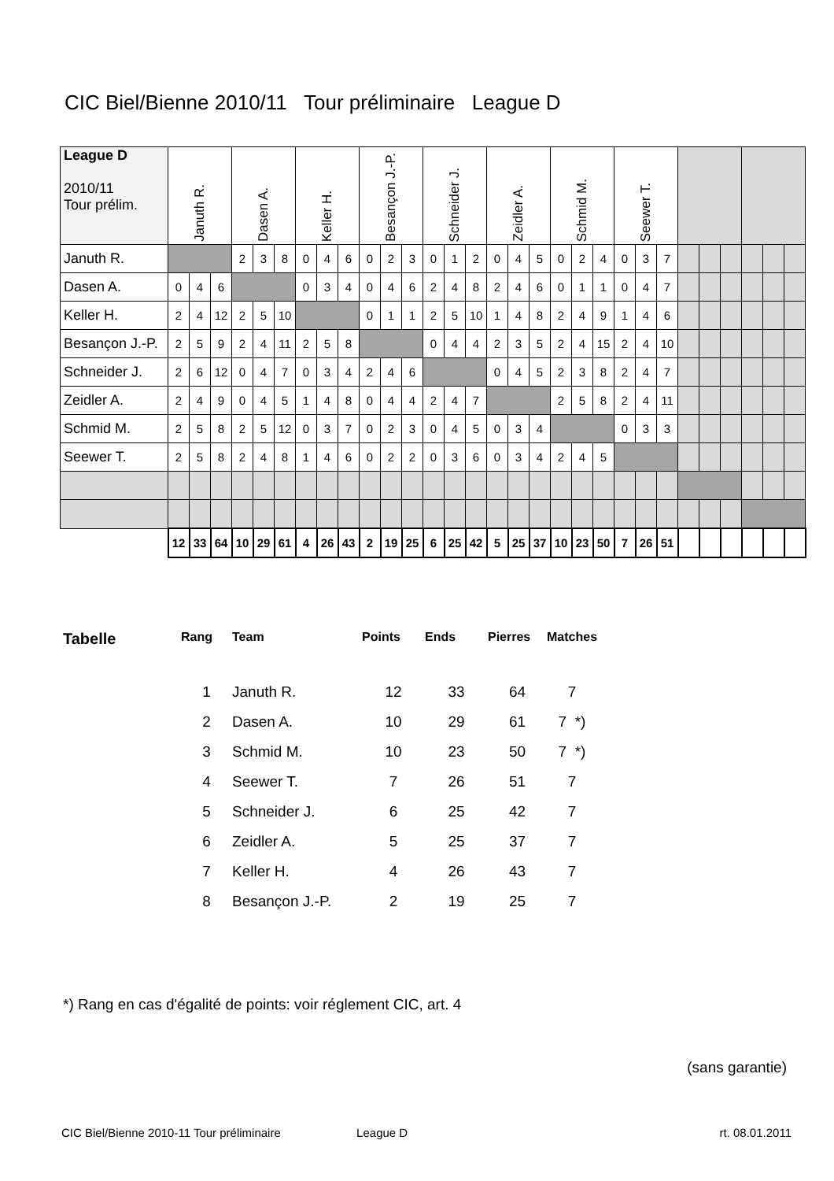CIC Biel/Bienne 2010/11 Tour préliminaire League D
| League D 2010/11 Tour prélim. | Januth R. | | | Dasen A. | | | Keller H. | | | Besançon J.-P. | | | Schneider J. | | | Zeidler A. | | | Schmid M. | | | Seewer T. | | | | | | | | |
| Januth R. | | | | 2 | 3 | 8 | 0 | 4 | 6 | 0 | 2 | 3 | 0 | 1 | 2 | 0 | 4 | 5 | 0 | 2 | 4 | 0 | 3 | 7 | | | | | | |
| Dasen A. | 0 | 4 | 6 | | | | 0 | 3 | 4 | 0 | 4 | 6 | 2 | 4 | 8 | 2 | 4 | 6 | 0 | 1 | 1 | 0 | 4 | 7 | | | | | | |
| Keller H. | 2 | 4 | 12 | 2 | 5 | 10 | | | | 0 | 1 | 1 | 2 | 5 | 10 | 1 | 4 | 8 | 2 | 4 | 9 | 1 | 4 | 6 | | | | | | |
| Besançon J.-P. | 2 | 5 | 9 | 2 | 4 | 11 | 2 | 5 | 8 | | | | 0 | 4 | 4 | 2 | 3 | 5 | 2 | 4 | 15 | 2 | 4 | 10 | | | | | | |
| Schneider J. | 2 | 6 | 12 | 0 | 4 | 7 | 0 | 3 | 4 | 2 | 4 | 6 | | | | 0 | 4 | 5 | 2 | 3 | 8 | 2 | 4 | 7 | | | | | | |
| Zeidler A. | 2 | 4 | 9 | 0 | 4 | 5 | 1 | 4 | 8 | 0 | 4 | 4 | 2 | 4 | 7 | | | | 2 | 5 | 8 | 2 | 4 | 11 | | | | | | |
| Schmid M. | 2 | 5 | 8 | 2 | 5 | 12 | 0 | 3 | 7 | 0 | 2 | 3 | 0 | 4 | 5 | 0 | 3 | 4 | | | | 0 | 3 | 3 | | | | | | |
| Seewer T. | 2 | 5 | 8 | 2 | 4 | 8 | 1 | 4 | 6 | 0 | 2 | 2 | 0 | 3 | 6 | 0 | 3 | 4 | 2 | 4 | 5 | | | | | | | | | |
| | 12 | 33 | 64 | 10 | 29 | 61 | 4 | 26 | 43 | 2 | 19 | 25 | 6 | 25 | 42 | 5 | 25 | 37 | 10 | 23 | 50 | 7 | 26 | 51 | | | | | | |
| Tabelle | Rang | Team | Points | Ends | Pierres | Matches |
| --- | --- | --- | --- | --- | --- | --- |
| | 1 | Januth R. | 12 | 33 | 64 | 7 |
| | 2 | Dasen A. | 10 | 29 | 61 | 7 *) |
| | 3 | Schmid M. | 10 | 23 | 50 | 7 *) |
| | 4 | Seewer T. | 7 | 26 | 51 | 7 |
| | 5 | Schneider J. | 6 | 25 | 42 | 7 |
| | 6 | Zeidler A. | 5 | 25 | 37 | 7 |
| | 7 | Keller H. | 4 | 26 | 43 | 7 |
| | 8 | Besançon J.-P. | 2 | 19 | 25 | 7 |
*) Rang en cas d'égalité de points: voir réglement CIC, art. 4
(sans garantie)
CIC Biel/Bienne 2010-11 Tour préliminaire League D rt. 08.01.2011